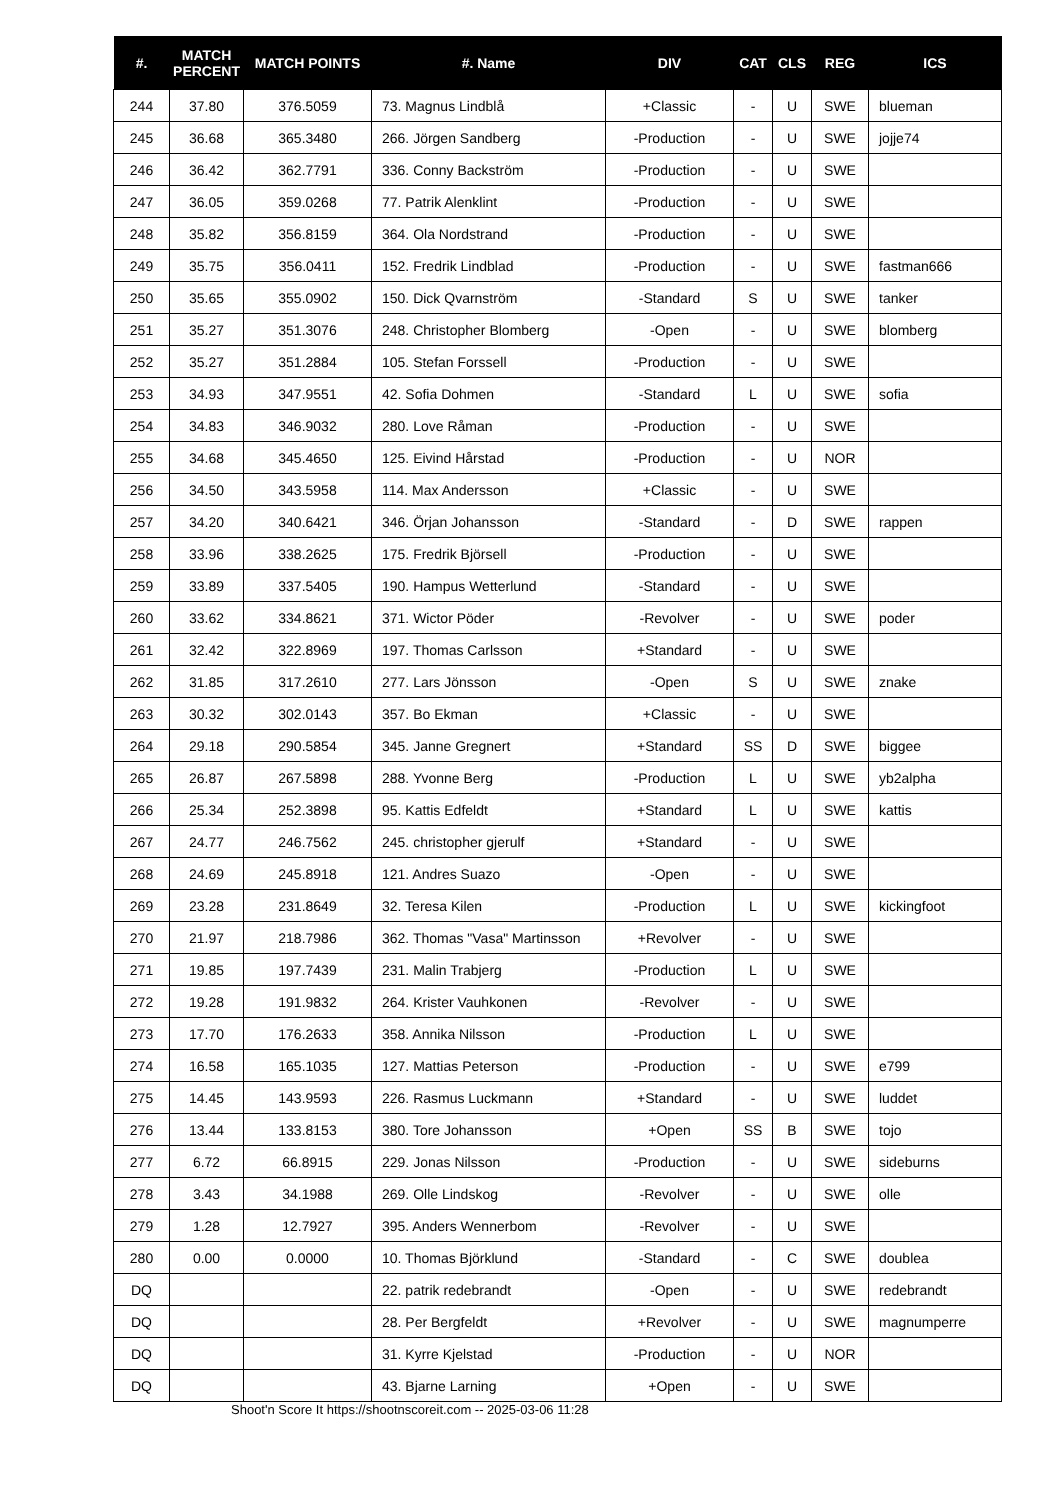| #. | MATCH PERCENT | MATCH POINTS | #. Name | DIV | CAT | CLS | REG | ICS |
| --- | --- | --- | --- | --- | --- | --- | --- | --- |
| 244 | 37.80 | 376.5059 | 73. Magnus Lindblå | +Classic | - | U | SWE | blueman |
| 245 | 36.68 | 365.3480 | 266. Jörgen Sandberg | -Production | - | U | SWE | jojje74 |
| 246 | 36.42 | 362.7791 | 336. Conny Backström | -Production | - | U | SWE | |
| 247 | 36.05 | 359.0268 | 77. Patrik Alenklint | -Production | - | U | SWE | |
| 248 | 35.82 | 356.8159 | 364. Ola Nordstrand | -Production | - | U | SWE | |
| 249 | 35.75 | 356.0411 | 152. Fredrik Lindblad | -Production | - | U | SWE | fastman666 |
| 250 | 35.65 | 355.0902 | 150. Dick Qvarnström | -Standard | S | U | SWE | tanker |
| 251 | 35.27 | 351.3076 | 248. Christopher Blomberg | -Open | - | U | SWE | blomberg |
| 252 | 35.27 | 351.2884 | 105. Stefan Forssell | -Production | - | U | SWE | |
| 253 | 34.93 | 347.9551 | 42. Sofia Dohmen | -Standard | L | U | SWE | sofia |
| 254 | 34.83 | 346.9032 | 280. Love Råman | -Production | - | U | SWE | |
| 255 | 34.68 | 345.4650 | 125. Eivind Hårstad | -Production | - | U | NOR | |
| 256 | 34.50 | 343.5958 | 114. Max Andersson | +Classic | - | U | SWE | |
| 257 | 34.20 | 340.6421 | 346. Örjan Johansson | -Standard | - | D | SWE | rappen |
| 258 | 33.96 | 338.2625 | 175. Fredrik Björsell | -Production | - | U | SWE | |
| 259 | 33.89 | 337.5405 | 190. Hampus Wetterlund | -Standard | - | U | SWE | |
| 260 | 33.62 | 334.8621 | 371. Wictor Pöder | -Revolver | - | U | SWE | poder |
| 261 | 32.42 | 322.8969 | 197. Thomas Carlsson | +Standard | - | U | SWE | |
| 262 | 31.85 | 317.2610 | 277. Lars Jönsson | -Open | S | U | SWE | znake |
| 263 | 30.32 | 302.0143 | 357. Bo Ekman | +Classic | - | U | SWE | |
| 264 | 29.18 | 290.5854 | 345. Janne Gregnert | +Standard | SS | D | SWE | biggee |
| 265 | 26.87 | 267.5898 | 288. Yvonne Berg | -Production | L | U | SWE | yb2alpha |
| 266 | 25.34 | 252.3898 | 95. Kattis Edfeldt | +Standard | L | U | SWE | kattis |
| 267 | 24.77 | 246.7562 | 245. christopher gjerulf | +Standard | - | U | SWE | |
| 268 | 24.69 | 245.8918 | 121. Andres Suazo | -Open | - | U | SWE | |
| 269 | 23.28 | 231.8649 | 32. Teresa Kilen | -Production | L | U | SWE | kickingfoot |
| 270 | 21.97 | 218.7986 | 362. Thomas "Vasa" Martinsson | +Revolver | - | U | SWE | |
| 271 | 19.85 | 197.7439 | 231. Malin Trabjerg | -Production | L | U | SWE | |
| 272 | 19.28 | 191.9832 | 264. Krister Vauhkonen | -Revolver | - | U | SWE | |
| 273 | 17.70 | 176.2633 | 358. Annika Nilsson | -Production | L | U | SWE | |
| 274 | 16.58 | 165.1035 | 127. Mattias Peterson | -Production | - | U | SWE | e799 |
| 275 | 14.45 | 143.9593 | 226. Rasmus Luckmann | +Standard | - | U | SWE | luddet |
| 276 | 13.44 | 133.8153 | 380. Tore Johansson | +Open | SS | B | SWE | tojo |
| 277 | 6.72 | 66.8915 | 229. Jonas Nilsson | -Production | - | U | SWE | sideburns |
| 278 | 3.43 | 34.1988 | 269. Olle Lindskog | -Revolver | - | U | SWE | olle |
| 279 | 1.28 | 12.7927 | 395. Anders Wennerbom | -Revolver | - | U | SWE | |
| 280 | 0.00 | 0.0000 | 10. Thomas Björklund | -Standard | - | C | SWE | doublea |
| DQ | | | 22. patrik redebrandt | -Open | - | U | SWE | redebrandt |
| DQ | | | 28. Per Bergfeldt | +Revolver | - | U | SWE | magnumperre |
| DQ | | | 31. Kyrre Kjelstad | -Production | - | U | NOR | |
| DQ | | | 43. Bjarne Larning | +Open | - | U | SWE | |
Shoot'n Score It https://shootnscoreit.com -- 2025-03-06 11:28